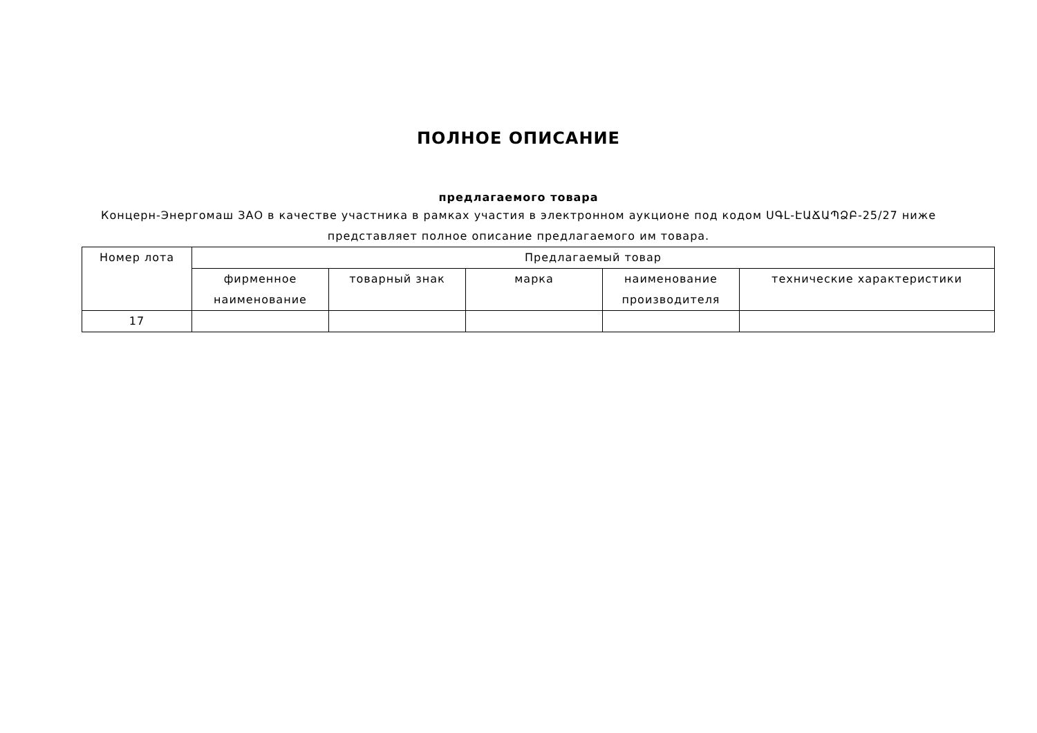ПОЛНОЕ ОПИСАНИЕ
предлагаемого товара
Концерн-Энергомаш ЗАО в качестве участника в рамках участия в электронном аукционе под кодом ՍԳԼ-ԷԱՃԱՊՁԲ-25/27 ниже представляет полное описание предлагаемого им товара.
| Номер лота | Предлагаемый товар | | | | |
| --- | --- | --- | --- | --- | --- |
| | фирменное наименование | товарный знак | марка | наименование производителя | технические характеристики |
| 17 | | | | | |